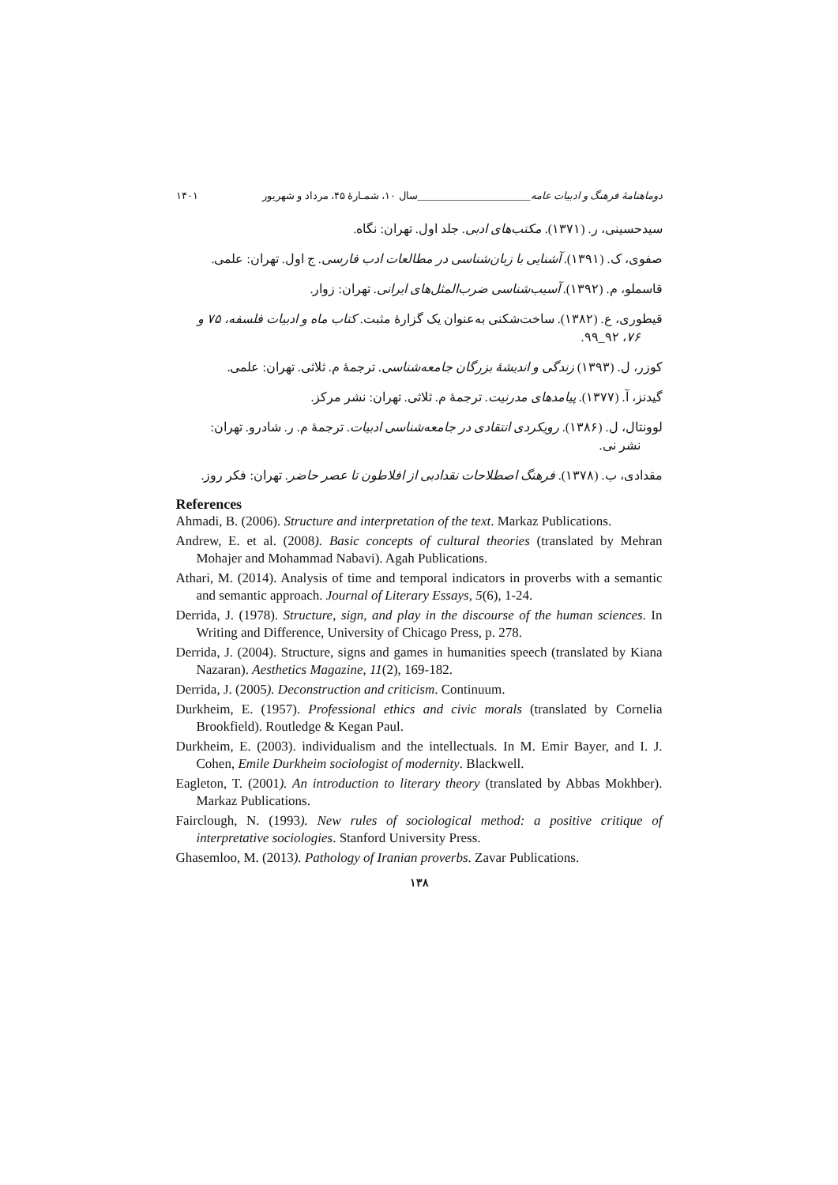دوماهنامهٔ فرهنگ و ادبیات عامه______________________سال ۱۰، شمـارهٔ ۴۵، مرداد و شهریور ۱۴۰۱
سیدحسینی، ر. (۱۳۷۱). مکتب‌های ادبی. جلد اول. تهران: نگاه.
صفوی، ک. (۱۳۹۱). آشنایی با زبان‌شناسی در مطالعات ادب فارسی. ج اول. تهران: علمی.
قاسملو، م. (۱۳۹۲). آسیب‌شناسی ضرب‌المثل‌های ایرانی. تهران: زوار.
قیطوری، ع. (۱۳۸۲). ساخت‌شکنی به‌عنوان یک گزارهٔ مثبت. کتاب ماه و ادبیات فلسفه، ۷۵ و
۷۶، ۹۲_۹۹.
کوزر، ل. (۱۳۹۳) زندگی و اندیشهٔ بزرگان جامعه‌شناسی. ترجمهٔ م. ثلاثی. تهران: علمی.
گیدنز، آ. (۱۳۷۷). پیامدهای مدرنیت. ترجمهٔ م. ثلاثی. تهران: نشر مرکز.
لوونتال، ل. (۱۳۸۶). رویکردی انتقادی در جامعه‌شناسی ادبیات. ترجمهٔ م. ر. شادرو. تهران:
نشر نی.
مقدادی، ب. (۱۳۷۸). فرهنگ اصطلاحات نقدادبی از افلاطون تا عصر حاضر. تهران: فکر روز.
References
Ahmadi, B. (2006). Structure and interpretation of the text. Markaz Publications.
Andrew, E. et al. (2008). Basic concepts of cultural theories (translated by Mehran Mohajer and Mohammad Nabavi). Agah Publications.
Athari, M. (2014). Analysis of time and temporal indicators in proverbs with a semantic and semantic approach. Journal of Literary Essays, 5(6), 1-24.
Derrida, J. (1978). Structure, sign, and play in the discourse of the human sciences. In Writing and Difference, University of Chicago Press, p. 278.
Derrida, J. (2004). Structure, signs and games in humanities speech (translated by Kiana Nazaran). Aesthetics Magazine, 11(2), 169-182.
Derrida, J. (2005). Deconstruction and criticism. Continuum.
Durkheim, E. (1957). Professional ethics and civic morals (translated by Cornelia Brookfield). Routledge & Kegan Paul.
Durkheim, E. (2003). individualism and the intellectuals. In M. Emir Bayer, and I. J. Cohen, Emile Durkheim sociologist of modernity. Blackwell.
Eagleton, T. (2001). An introduction to literary theory (translated by Abbas Mokhber). Markaz Publications.
Fairclough, N. (1993). New rules of sociological method: a positive critique of interpretative sociologies. Stanford University Press.
Ghasemloo, M. (2013). Pathology of Iranian proverbs. Zavar Publications.
۱۳۸